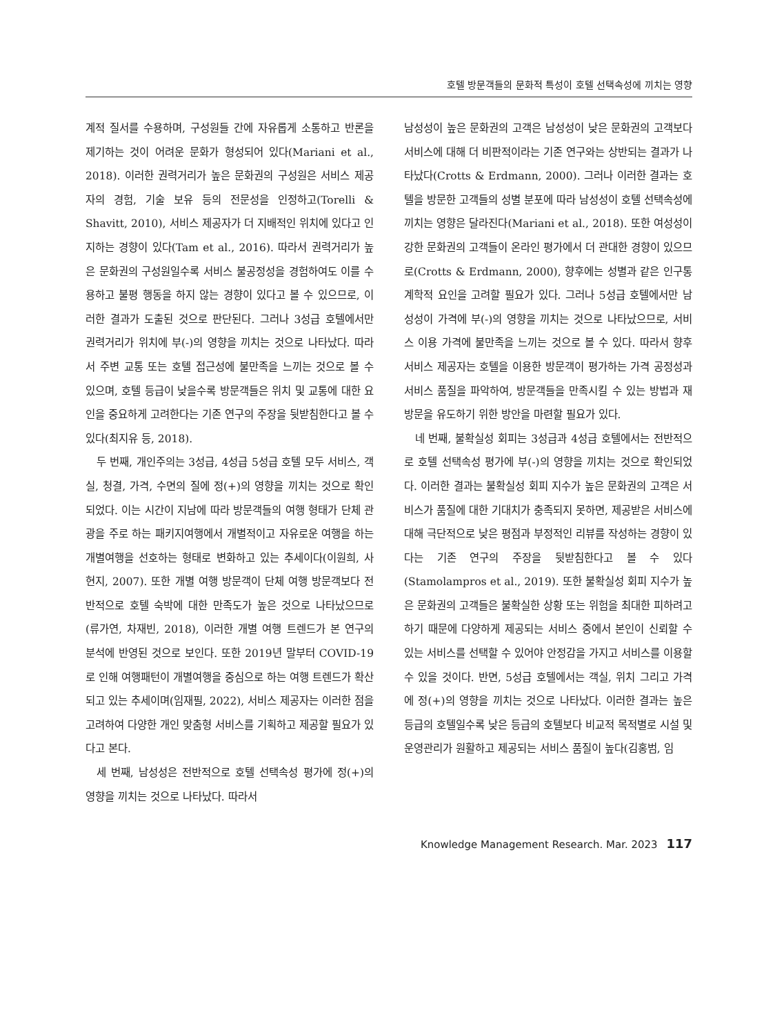호텔 방문객들의 문화적 특성이 호텔 선택속성에 끼치는 영향
계적 질서를 수용하며, 구성원들 간에 자유롭게 소통하고 반론을 제기하는 것이 어려운 문화가 형성되어 있다(Mariani et al., 2018). 이러한 권력거리가 높은 문화권의 구성원은 서비스 제공자의 경험, 기술 보유 등의 전문성을 인정하고(Torelli & Shavitt, 2010), 서비스 제공자가 더 지배적인 위치에 있다고 인지하는 경향이 있다(Tam et al., 2016). 따라서 권력거리가 높은 문화권의 구성원일수록 서비스 불공정성을 경험하여도 이를 수용하고 불평 행동을 하지 않는 경향이 있다고 볼 수 있으므로, 이러한 결과가 도출된 것으로 판단된다. 그러나 3성급 호텔에서만 권력거리가 위치에 부(-)의 영향을 끼치는 것으로 나타났다. 따라서 주변 교통 또는 호텔 접근성에 불만족을 느끼는 것으로 볼 수 있으며, 호텔 등급이 낮을수록 방문객들은 위치 및 교통에 대한 요인을 중요하게 고려한다는 기존 연구의 주장을 뒷받침한다고 볼 수 있다(최지유 등, 2018).
두 번째, 개인주의는 3성급, 4성급 5성급 호텔 모두 서비스, 객실, 청결, 가격, 수면의 질에 정(+)의 영향을 끼치는 것으로 확인되었다. 이는 시간이 지남에 따라 방문객들의 여행 형태가 단체 관광을 주로 하는 패키지여행에서 개별적이고 자유로운 여행을 하는 개별여행을 선호하는 형태로 변화하고 있는 추세이다(이원희, 사현지, 2007). 또한 개별 여행 방문객이 단체 여행 방문객보다 전반적으로 호텔 숙박에 대한 만족도가 높은 것으로 나타났으므로(류가연, 차재빈, 2018), 이러한 개별 여행 트렌드가 본 연구의 분석에 반영된 것으로 보인다. 또한 2019년 말부터 COVID-19로 인해 여행패턴이 개별여행을 중심으로 하는 여행 트렌드가 확산되고 있는 추세이며(임재필, 2022), 서비스 제공자는 이러한 점을 고려하여 다양한 개인 맞춤형 서비스를 기획하고 제공할 필요가 있다고 본다.
세 번째, 남성성은 전반적으로 호텔 선택속성 평가에 정(+)의 영향을 끼치는 것으로 나타났다. 따라서
남성성이 높은 문화권의 고객은 남성성이 낮은 문화권의 고객보다 서비스에 대해 더 비판적이라는 기존 연구와는 상반되는 결과가 나타났다(Crotts & Erdmann, 2000). 그러나 이러한 결과는 호텔을 방문한 고객들의 성별 분포에 따라 남성성이 호텔 선택속성에 끼치는 영향은 달라진다(Mariani et al., 2018). 또한 여성성이 강한 문화권의 고객들이 온라인 평가에서 더 관대한 경향이 있으므로(Crotts & Erdmann, 2000), 향후에는 성별과 같은 인구통계학적 요인을 고려할 필요가 있다. 그러나 5성급 호텔에서만 남성성이 가격에 부(-)의 영향을 끼치는 것으로 나타났으므로, 서비스 이용 가격에 불만족을 느끼는 것으로 볼 수 있다. 따라서 향후 서비스 제공자는 호텔을 이용한 방문객이 평가하는 가격 공정성과 서비스 품질을 파악하여, 방문객들을 만족시킬 수 있는 방법과 재방문을 유도하기 위한 방안을 마련할 필요가 있다.
네 번째, 불확실성 회피는 3성급과 4성급 호텔에서는 전반적으로 호텔 선택속성 평가에 부(-)의 영향을 끼치는 것으로 확인되었다. 이러한 결과는 불확실성 회피 지수가 높은 문화권의 고객은 서비스가 품질에 대한 기대치가 충족되지 못하면, 제공받은 서비스에 대해 극단적으로 낮은 평점과 부정적인 리뷰를 작성하는 경향이 있다는 기존 연구의 주장을 뒷받침한다고 볼 수 있다(Stamolampros et al., 2019). 또한 불확실성 회피 지수가 높은 문화권의 고객들은 불확실한 상황 또는 위험을 최대한 피하려고 하기 때문에 다양하게 제공되는 서비스 중에서 본인이 신뢰할 수 있는 서비스를 선택할 수 있어야 안정감을 가지고 서비스를 이용할 수 있을 것이다. 반면, 5성급 호텔에서는 객실, 위치 그리고 가격에 정(+)의 영향을 끼치는 것으로 나타났다. 이러한 결과는 높은 등급의 호텔일수록 낮은 등급의 호텔보다 비교적 목적별로 시설 및 운영관리가 원활하고 제공되는 서비스 품질이 높다(김홍범, 임
Knowledge Management Research. Mar. 2023 117